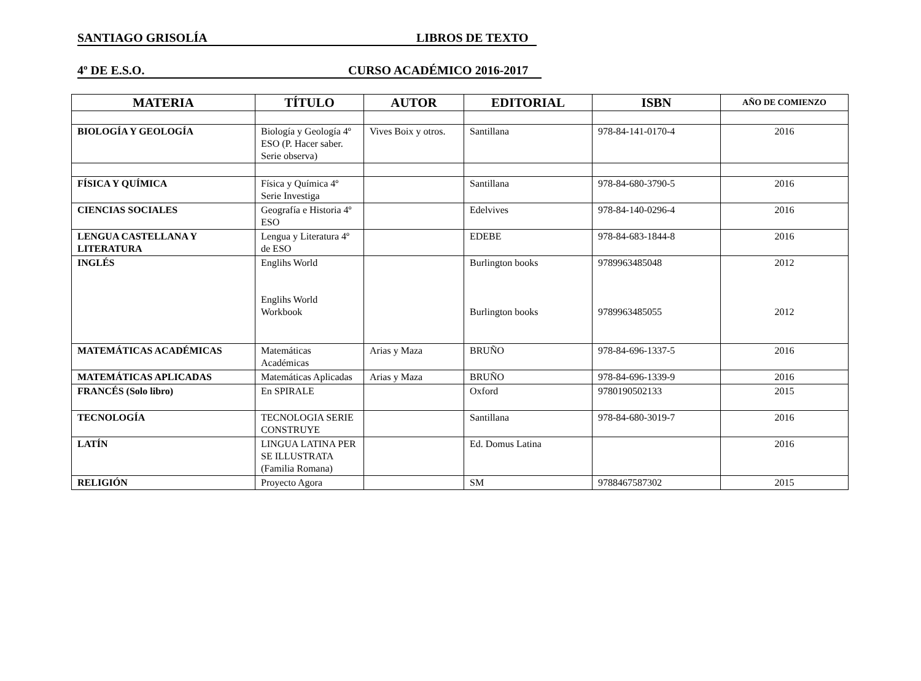SANTIAGO GRISOLÍA LIBROS DE TEXTO
4º DE E.S.O. CURSO ACADÉMICO 2016-2017
| MATERIA | TÍTULO | AUTOR | EDITORIAL | ISBN | AÑO DE COMIENZO |
| --- | --- | --- | --- | --- | --- |
| BIOLOGÍA Y GEOLOGÍA | Biología y Geología 4º ESO (P. Hacer saber. Serie observa) | Vives Boix y otros. | Santillana | 978-84-141-0170-4 | 2016 |
| FÍSICA Y QUÍMICA | Física y Química 4º Serie Investiga | | Santillana | 978-84-680-3790-5 | 2016 |
| CIENCIAS SOCIALES | Geografía e Historia 4º ESO | | Edelvives | 978-84-140-0296-4 | 2016 |
| LENGUA CASTELLANA Y LITERATURA | Lengua y Literatura 4º de ESO | | EDEBE | 978-84-683-1844-8 | 2016 |
| INGLÉS | Englihs World Englihs World Workbook | | Burlington books Burlington books | 9789963485048 9789963485055 | 2012 2012 |
| MATEMÁTICAS ACADÉMICAS | Matemáticas Académicas | Arias y Maza | BRUÑO | 978-84-696-1337-5 | 2016 |
| MATEMÁTICAS APLICADAS | Matemáticas Aplicadas | Arias y Maza | BRUÑO | 978-84-696-1339-9 | 2016 |
| FRANCÉS (Solo libro) | En SPIRALE | | Oxford | 9780190502133 | 2015 |
| TECNOLOGÍA | TECNOLOGIA SERIE CONSTRUYE | | Santillana | 978-84-680-3019-7 | 2016 |
| LATÍN | LINGUA LATINA PER SE ILLUSTRATA (Familia Romana) | | Ed. Domus Latina | | 2016 |
| RELIGIÓN | Proyecto Agora | | SM | 9788467587302 | 2015 |